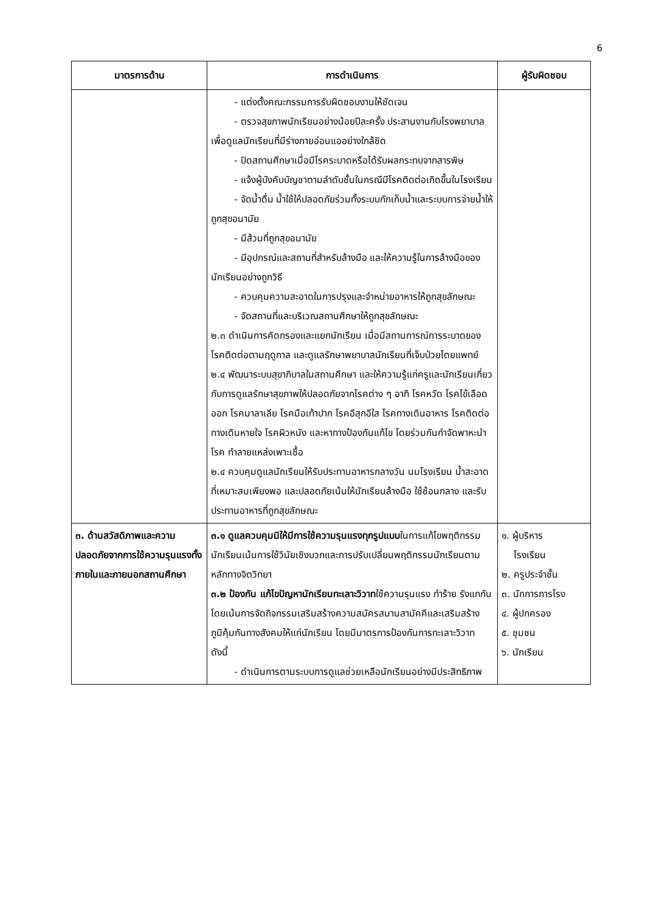6
| มาตรการด้าน | การดำเนินการ | ผู้รับผิดชอบ |
| --- | --- | --- |
| | - แต่งตั้งคณะกรรมการรับผิดชอบงานให้ชัดเจน - ตรวจสุขภาพนักเรียนอย่างน้อยปีละครั้ง ประสานงานกับโรงพยาบาลเพื่อดูแลนักเรียนที่มีร่างกายอ่อนแออย่างใกล้ชิด - ปิดสถานศึกษาเมื่อมีโรคระบาดหรือได้รับผลกระทบจากสารพิษ - แจ้งผู้บังคับบัญชาตามลำดับชั้นในกรณีมีโรคติดต่อเกิดขึ้นในโรงเรียน - จัดน้ำดื่ม น้ำใช้ให้ปลอดภัยร่วมทั้งระบบกักเก็บน้ำและระบบการจ่ายน้ำให้ถูกสุขอนามัย - มีส้วมที่ถูกสุขอนามัย - มีอุปกรณ์และสถานที่สำหรับล้างมือ และให้ความรู้ในการล้างมือของนักเรียนอย่างถูกวิธี - ควบคุมความสะอาดในการปรุงและจำหน่ายอาหารให้ถูกสุขลักษณะ - จัดสถานที่และบริเวณสถานศึกษาให้ถูกสุขลักษณะ ๒.๓ ดำเนินการคัดกรองและแยกนักเรียน เมื่อมีสถานการณ์การระบาดของโรคติดต่อตามฤดูกาล และดูแลรักษาพยาบาลนักเรียนที่เจ็บป่วยโดยแพทย์ ๒.๔ พัฒนาระบบสุขาภิบาลในสถานศึกษา และให้ความรู้แก่ครูและนักเรียนเกี่ยวกับการดูแลรักษาสุขภาพให้ปลอดภัยจากโรคต่าง ๆ อาทิ โรคหวัด โรคไข้เลือดออก โรคมาลาเลีย โรคมือเท้าปาก โรคอีสุกอีใส โรคทางเดินอาหาร โรคติดต่อทางเดินหายใจ โรคผิวหนัง และหาทางป้องกันแก้ไข โดยร่วมกันกำจัดพาหะนำโรค ทำลายแหล่งเพาะเชื้อ ๒.๔ ควบคุมดูแลนักเรียนให้รับประทานอาหารกลางวัน นมโรงเรียน น้ำสะอาดที่เหมาะสมเพียงพอ และปลอดภัยเน้นให้นักเรียนล้างมือ ใช้ช้อนกลาง และรับประทานอาหารที่ถูกสุขลักษณะ | |
| ๓. ด้านสวัสดิภาพและความปลอดภัยจากการใช้ความรุนแรงทั้งภายในและภายนอกสถานศึกษา | ๓.๑ ดูแลควบคุมมิให้มีการใช้ความรุนแรงทุกรูปแบบ ในการแก้ไขพฤติกรรมนักเรียนเน้นการใช้วินัยเชิงบวกและการปรับเปลี่ยนพฤติกรรมนักเรียนตามหลักทางจิตวิทยา ๓.๒ ป้องกัน แก้ไขปัญหานักเรียนทะเลาะวิวาท ใช้ความรุนแรง ทำร้าย รังแกกัน โดยเน้นการจัดกิจกรรมเสริมสร้างความสมัครสมานสามัคคีและเสริมสร้างภูมิคุ้มกันทางสังคมให้แก่นักเรียน โดยมีมาตรการป้องกันการทะเลาะวิวาท ดังนี้ - ดำเนินการตามระบบการดูแลช่วยเหลือนักเรียนอย่างมีประสิทธิภาพ | ๑. ผู้บริหาร โรงเรียน ๒. ครูประจำชั้น ๓. นักการภารโรง ๔. ผู้ปกครอง ๕. ชุมชน ๖. นักเรียน |